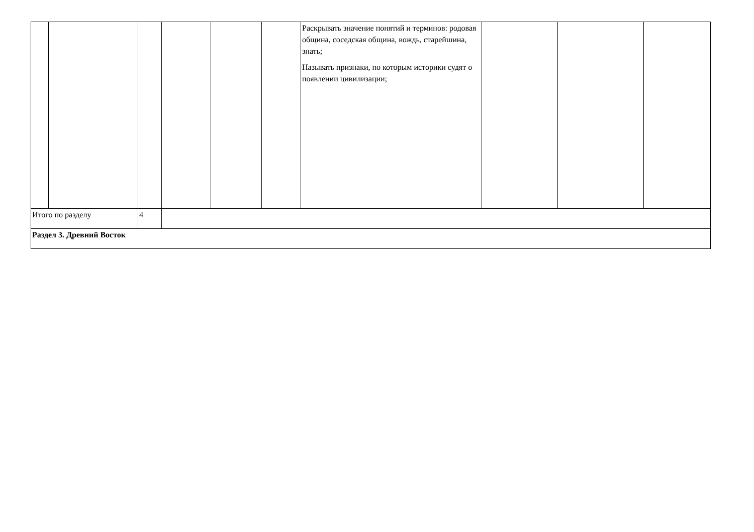| | | | | | | Раскрывать значение понятий и терминов: родовая община, соседская община, вождь, старейшина, знать; Называть признаки, по которым историки судят о появлении цивилизации; | | | |
| Итого по разделу | | 4 | | | | | | | |
| Раздел 3. Древний Восток | | | | | | | | | |